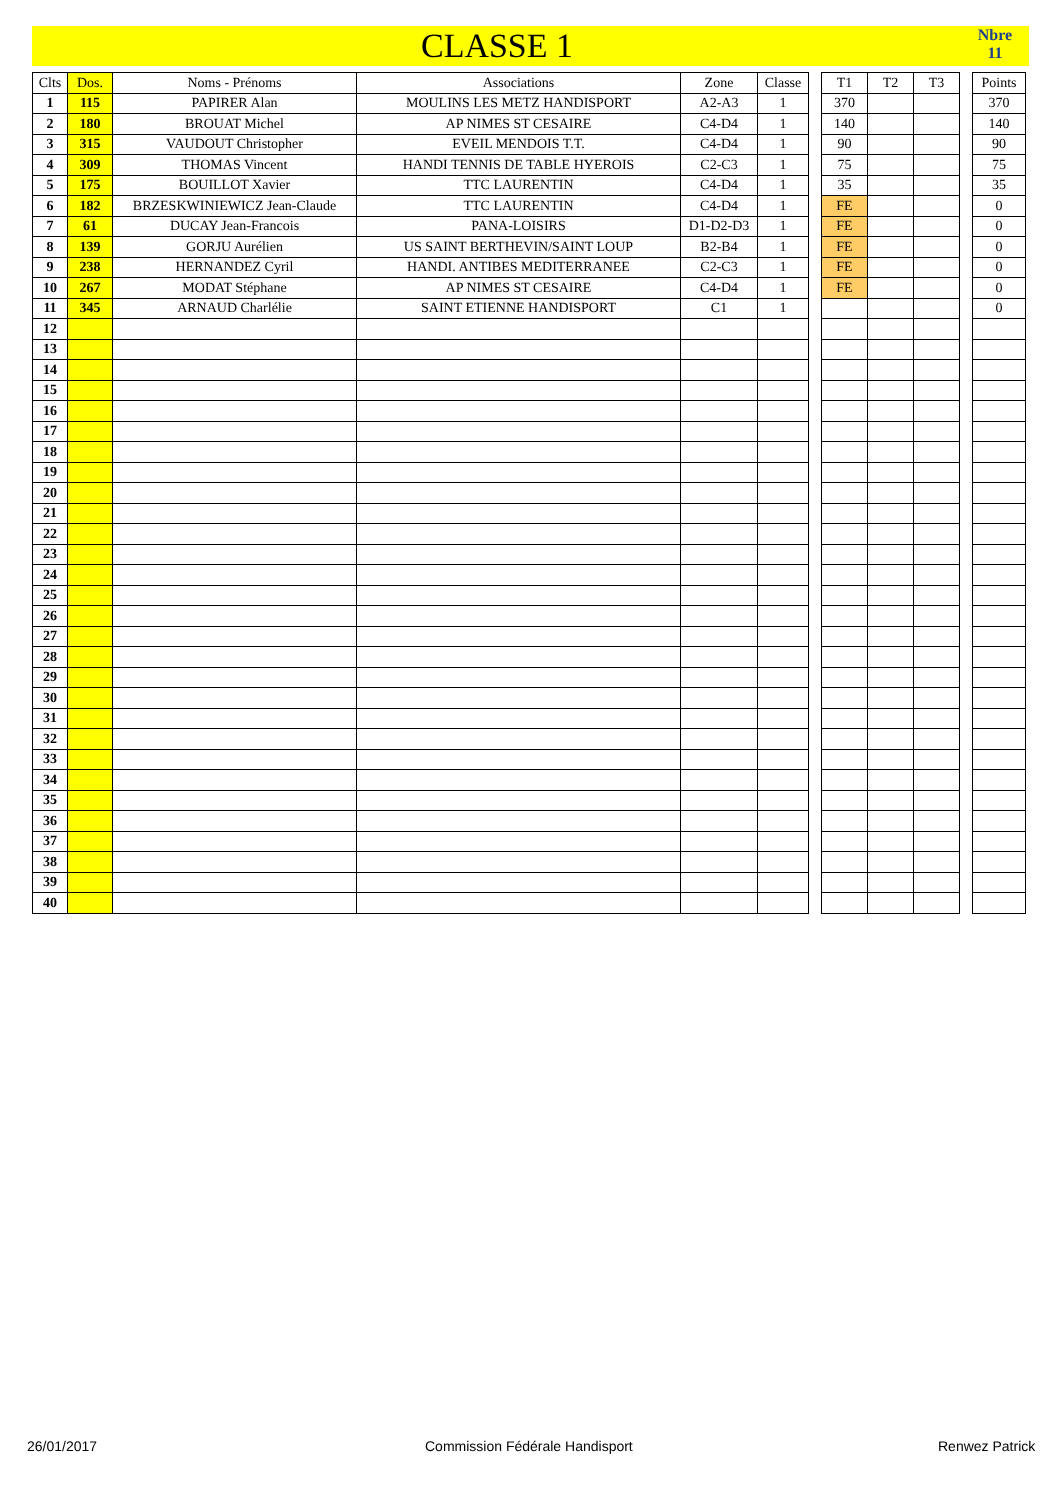CLASSE 1
Nbre
11
| Clts | Dos. | Noms - Prénoms | Associations | Zone | Classe | | T1 | T2 | T3 | | Points |
| 1 | 115 | PAPIRER Alan | MOULINS LES METZ HANDISPORT | A2-A3 | 1 | | 370 | | | | 370 |
| 2 | 180 | BROUAT Michel | AP NIMES ST CESAIRE | C4-D4 | 1 | | 140 | | | | 140 |
| 3 | 315 | VAUDOUT Christopher | EVEIL MENDOIS T.T. | C4-D4 | 1 | | 90 | | | | 90 |
| 4 | 309 | THOMAS Vincent | HANDI TENNIS DE TABLE HYEROIS | C2-C3 | 1 | | 75 | | | | 75 |
| 5 | 175 | BOUILLOT Xavier | TTC LAURENTIN | C4-D4 | 1 | | 35 | | | | 35 |
| 6 | 182 | BRZESKWINIEWICZ Jean-Claude | TTC LAURENTIN | C4-D4 | 1 | | FE | | | | 0 |
| 7 | 61 | DUCAY Jean-Francois | PANA-LOISIRS | D1-D2-D3 | 1 | | FE | | | | 0 |
| 8 | 139 | GORJU Aurélien | US SAINT BERTHEVIN/SAINT LOUP | B2-B4 | 1 | | FE | | | | 0 |
| 9 | 238 | HERNANDEZ Cyril | HANDI. ANTIBES MEDITERRANEE | C2-C3 | 1 | | FE | | | | 0 |
| 10 | 267 | MODAT Stéphane | AP NIMES ST CESAIRE | C4-D4 | 1 | | FE | | | | 0 |
| 11 | 345 | ARNAUD Charlélie | SAINT ETIENNE HANDISPORT | C1 | 1 | | | | | | 0 |
| 12 | | | | | | | | | | | |
| 13 | | | | | | | | | | | |
| 14 | | | | | | | | | | | |
| 15 | | | | | | | | | | | |
| 16 | | | | | | | | | | | |
| 17 | | | | | | | | | | | |
| 18 | | | | | | | | | | | |
| 19 | | | | | | | | | | | |
| 20 | | | | | | | | | | | |
| 21 | | | | | | | | | | | |
| 22 | | | | | | | | | | | |
| 23 | | | | | | | | | | | |
| 24 | | | | | | | | | | | |
| 25 | | | | | | | | | | | |
| 26 | | | | | | | | | | | |
| 27 | | | | | | | | | | | |
| 28 | | | | | | | | | | | |
| 29 | | | | | | | | | | | |
| 30 | | | | | | | | | | | |
| 31 | | | | | | | | | | | |
| 32 | | | | | | | | | | | |
| 33 | | | | | | | | | | | |
| 34 | | | | | | | | | | | |
| 35 | | | | | | | | | | | |
| 36 | | | | | | | | | | | |
| 37 | | | | | | | | | | | |
| 38 | | | | | | | | | | | |
| 39 | | | | | | | | | | | |
| 40 | | | | | | | | | | | |
26/01/2017 Commission Fédérale Handisport Renwez Patrick